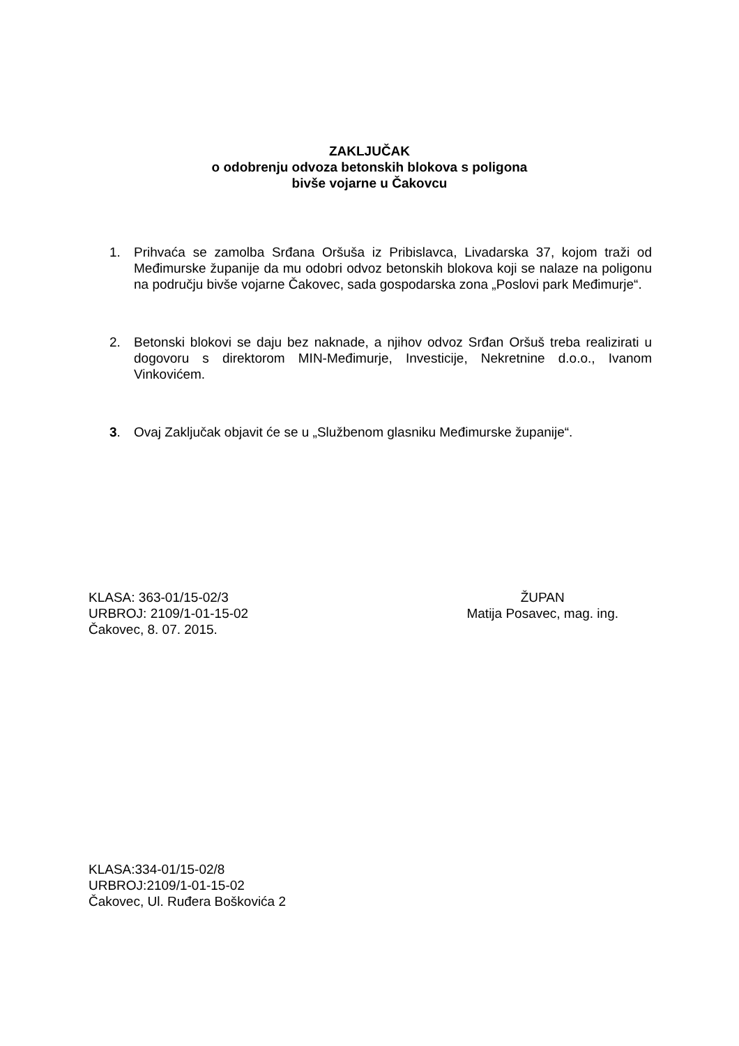ZAKLJUČAK
o odobrenju odvoza betonskih blokova s poligona
bivše vojarne u Čakovcu
1. Prihvaća se zamolba Srđana Oršuša iz Pribislavca, Livadarska 37, kojom traži od Međimurske županije da mu odobri odvoz betonskih blokova koji se nalaze na poligonu na području bivše vojarne Čakovec, sada gospodarska zona „Poslovi park Međimurje“.
2. Betonski blokovi se daju bez naknade, a njihov odvoz Srđan Oršuš treba realizirati u dogovoru s direktorom MIN-Međimurje, Investicije, Nekretnine d.o.o., Ivanom Vinkovićem.
3. Ovaj Zaključak objavit će se u „Službenom glasniku Međimurske županije“.
KLASA: 363-01/15-02/3
URBROJ: 2109/1-01-15-02
Čakovec, 8. 07. 2015.
ŽUPAN
Matija Posavec, mag. ing.
KLASA:334-01/15-02/8
URBROJ:2109/1-01-15-02
Čakovec, Ul. Ruđera Boškovića 2